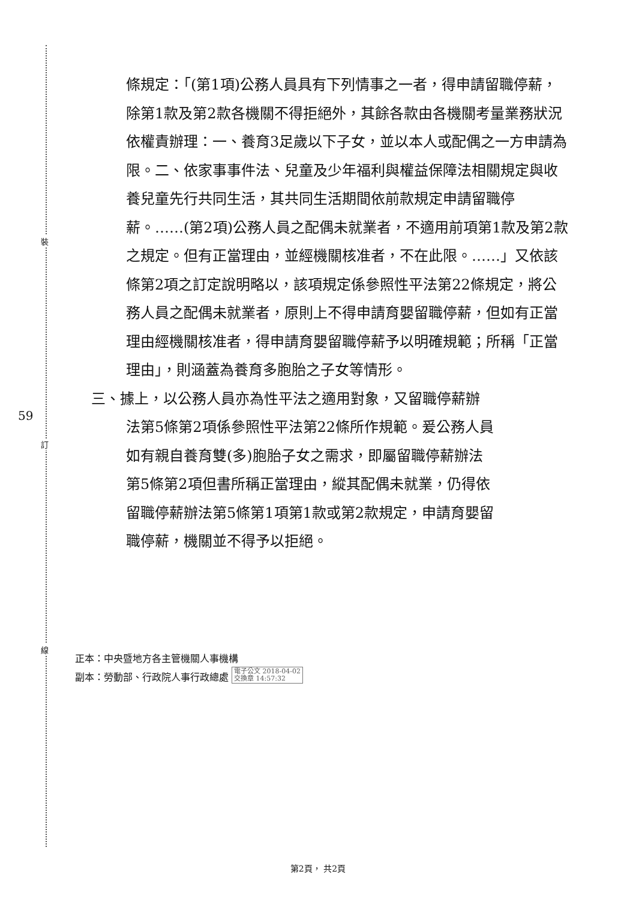裝
訂
線
59
條規定：「(第1項)公務人員具有下列情事之一者，得申請留職停薪，除第1款及第2款各機關不得拒絕外，其餘各款由各機關考量業務狀況依權責辦理：一、養育3足歲以下子女，並以本人或配偶之一方申請為限。二、依家事事件法、兒童及少年福利與權益保障法相關規定與收養兒童先行共同生活，其共同生活期間依前款規定申請留職停薪。……(第2項)公務人員之配偶未就業者，不適用前項第1款及第2款之規定。但有正當理由，並經機關核准者，不在此限。……」又依該條第2項之訂定說明略以，該項規定係參照性平法第22條規定，將公務人員之配偶未就業者，原則上不得申請育嬰留職停薪，但如有正當理由經機關核准者，得申請育嬰留職停薪予以明確規範；所稱「正當理由」，則涵蓋為養育多胞胎之子女等情形。
三、據上，以公務人員亦為性平法之適用對象，又留職停薪辦
法第5條第2項係參照性平法第22條所作規範。爰公務人員
如有親自養育雙(多)胞胎子女之需求，即屬留職停薪辦法
第5條第2項但書所稱正當理由，縱其配偶未就業，仍得依
留職停薪辦法第5條第1項第1款或第2款規定，申請育嬰留
職停薪，機關並不得予以拒絕。
正本：中央暨地方各主管機關人事機構
副本：勞動部、行政院人事行政總處 電子公文 2018-04-02
交換章 14:57:32
第2頁， 共2頁